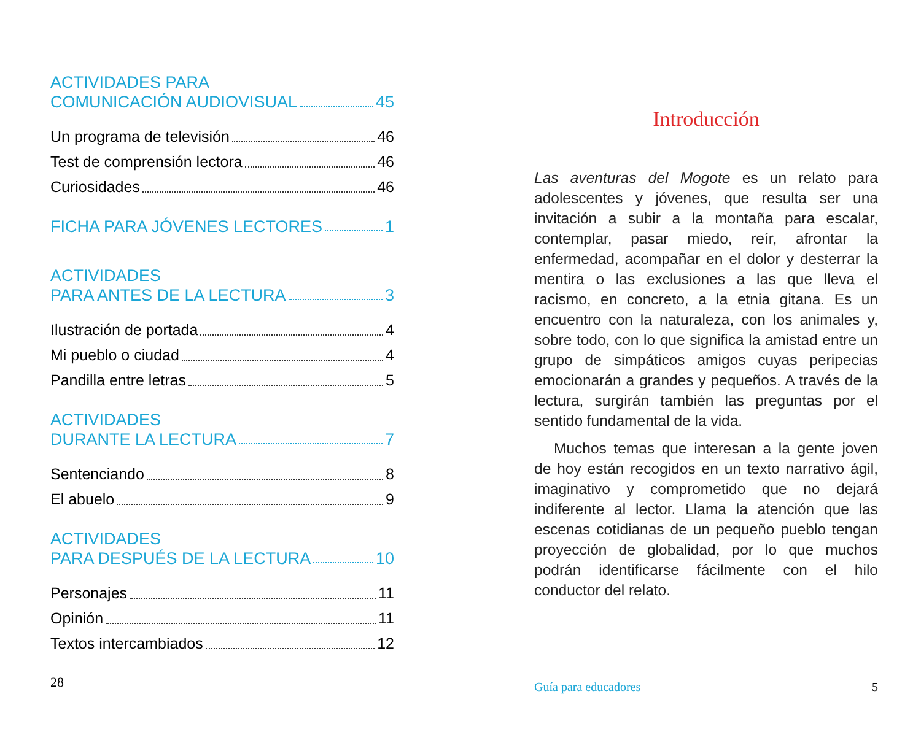ACTIVIDADES PARA
COMUNICACIÓN AUDIOVISUAL 45
Un programa de televisión 46
Test de comprensión lectora 46
Curiosidades 46
FICHA PARA JÓVENES LECTORES 1
ACTIVIDADES
PARA ANTES DE LA LECTURA 3
Ilustración de portada 4
Mi pueblo o ciudad 4
Pandilla entre letras 5
ACTIVIDADES
DURANTE LA LECTURA 7
Sentenciando 8
El abuelo 9
ACTIVIDADES
PARA DESPUÉS DE LA LECTURA 10
Personajes 11
Opinión 11
Textos intercambiados 12
28
Introducción
Las aventuras del Mogote es un relato para adolescentes y jóvenes, que resulta ser una invitación a subir a la montaña para escalar, contemplar, pasar miedo, reír, afrontar la enfermedad, acompañar en el dolor y desterrar la mentira o las exclusiones a las que lleva el racismo, en concreto, a la etnia gitana. Es un encuentro con la naturaleza, con los animales y, sobre todo, con lo que significa la amistad entre un grupo de simpáticos amigos cuyas peripecias emocionarán a grandes y pequeños. A través de la lectura, surgirán también las preguntas por el sentido fundamental de la vida.
Muchos temas que interesan a la gente joven de hoy están recogidos en un texto narrativo ágil, imaginativo y comprometido que no dejará indiferente al lector. Llama la atención que las escenas cotidianas de un pequeño pueblo tengan proyección de globalidad, por lo que muchos podrán identificarse fácilmente con el hilo conductor del relato.
Guía para educadores 5